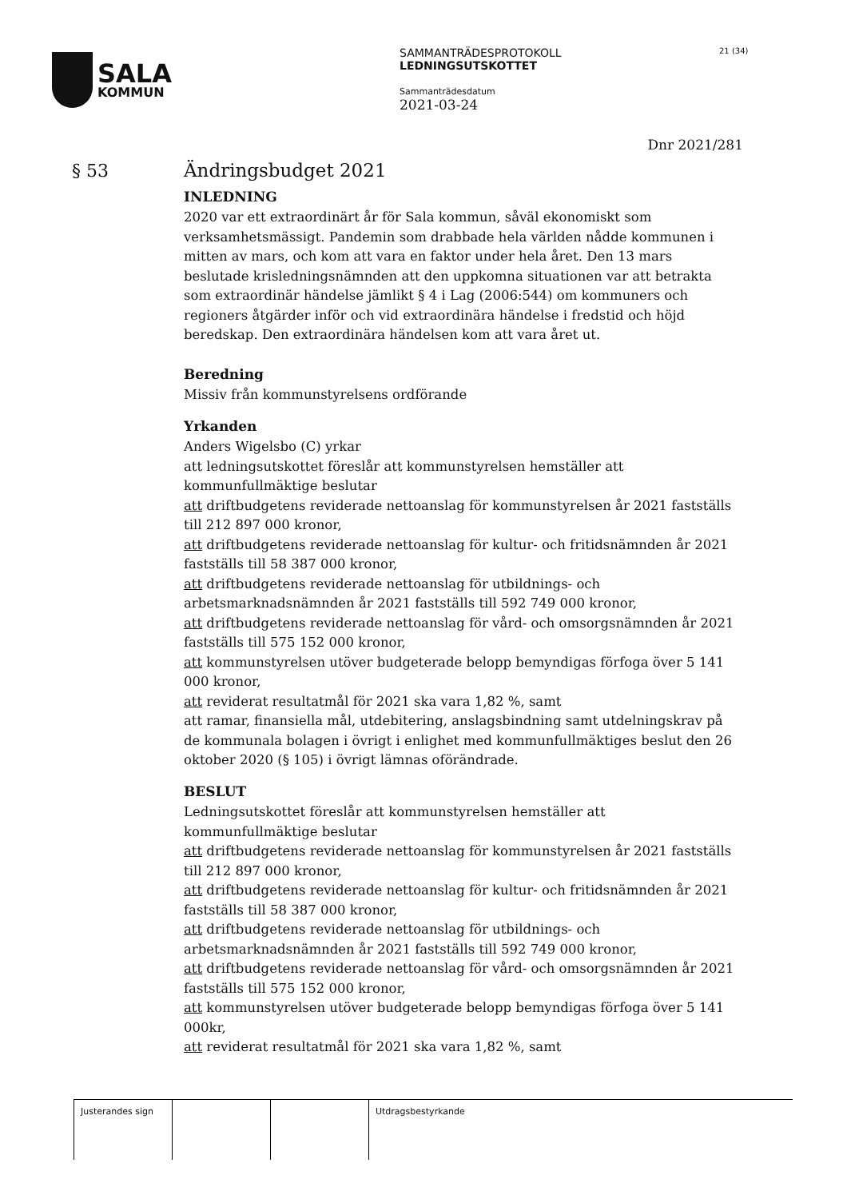SALA
KOMMUN
SAMMANTRÄDESPROTOKOLL
LEDNINGSUTSKOTTET
Sammanträdesdatum
2021-03-24
21 (34)
Dnr 2021/281
§ 53
Ändringsbudget 2021
INLEDNING
2020 var ett extraordinärt år för Sala kommun, såväl ekonomiskt som verksamhetsmässigt. Pandemin som drabbade hela världen nådde kommunen i mitten av mars, och kom att vara en faktor under hela året. Den 13 mars beslutade krisledningsnämnden att den uppkomna situationen var att betrakta som extraordinär händelse jämlikt § 4 i Lag (2006:544) om kommuners och regioners åtgärder inför och vid extraordinära händelse i fredstid och höjd beredskap. Den extraordinära händelsen kom att vara året ut.
Beredning
Missiv från kommunstyrelsens ordförande
Yrkanden
Anders Wigelsbo (C) yrkar
att ledningsutskottet föreslår att kommunstyrelsen hemställer att kommunfullmäktige beslutar
att driftbudgetens reviderade nettoanslag för kommunstyrelsen år 2021 fastställs till 212 897 000 kronor,
att driftbudgetens reviderade nettoanslag för kultur- och fritidsnämnden år 2021 fastställs till 58 387 000 kronor,
att driftbudgetens reviderade nettoanslag för utbildnings- och arbetsmarknadsnämnden år 2021 fastställs till 592 749 000 kronor,
att driftbudgetens reviderade nettoanslag för vård- och omsorgsnämnden år 2021 fastställs till 575 152 000 kronor,
att kommunstyrelsen utöver budgeterade belopp bemyndigas förfoga över 5 141 000 kronor,
att reviderat resultatmål för 2021 ska vara 1,82 %, samt
att ramar, finansiella mål, utdebitering, anslagsbindning samt utdelningskrav på de kommunala bolagen i övrigt i enlighet med kommunfullmäktiges beslut den 26 oktober 2020 (§ 105) i övrigt lämnas oförändrade.
BESLUT
Ledningsutskottet föreslår att kommunstyrelsen hemställer att kommunfullmäktige beslutar
att driftbudgetens reviderade nettoanslag för kommunstyrelsen år 2021 fastställs till 212 897 000 kronor,
att driftbudgetens reviderade nettoanslag för kultur- och fritidsnämnden år 2021 fastställs till 58 387 000 kronor,
att driftbudgetens reviderade nettoanslag för utbildnings- och arbetsmarknadsnämnden år 2021 fastställs till 592 749 000 kronor,
att driftbudgetens reviderade nettoanslag för vård- och omsorgsnämnden år 2021 fastställs till 575 152 000 kronor,
att kommunstyrelsen utöver budgeterade belopp bemyndigas förfoga över 5 141 000kr,
att reviderat resultatmål för 2021 ska vara 1,82 %, samt
Justerandes sign Utdragsbestyrkande